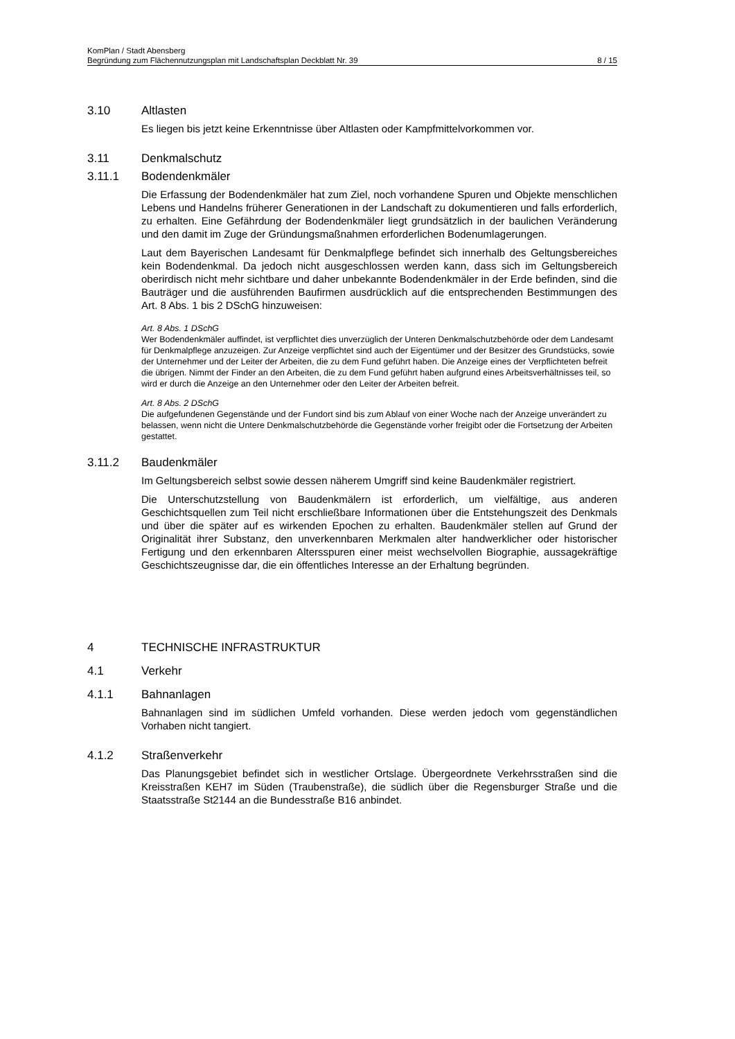KomPlan / Stadt Abensberg
Begründung zum Flächennutzungsplan mit Landschaftsplan Deckblatt Nr. 39 8 / 15
3.10 Altlasten
Es liegen bis jetzt keine Erkenntnisse über Altlasten oder Kampfmittelvorkommen vor.
3.11 Denkmalschutz
3.11.1 Bodendenkmäler
Die Erfassung der Bodendenkmäler hat zum Ziel, noch vorhandene Spuren und Objekte menschlichen Lebens und Handelns früherer Generationen in der Landschaft zu dokumentieren und falls erforderlich, zu erhalten. Eine Gefährdung der Bodendenkmäler liegt grundsätzlich in der baulichen Veränderung und den damit im Zuge der Gründungsmaßnahmen erforderlichen Bodenumlagerungen.
Laut dem Bayerischen Landesamt für Denkmalpflege befindet sich innerhalb des Geltungsbereiches kein Bodendenkmal. Da jedoch nicht ausgeschlossen werden kann, dass sich im Geltungsbereich oberirdisch nicht mehr sichtbare und daher unbekannte Bodendenkmäler in der Erde befinden, sind die Bauträger und die ausführenden Baufirmen ausdrücklich auf die entsprechenden Bestimmungen des Art. 8 Abs. 1 bis 2 DSchG hinzuweisen:
Art. 8 Abs. 1 DSchG
Wer Bodendenkmäler auffindet, ist verpflichtet dies unverzüglich der Unteren Denkmalschutzbehörde oder dem Landesamt für Denkmalpflege anzuzeigen. Zur Anzeige verpflichtet sind auch der Eigentümer und der Besitzer des Grundstücks, sowie der Unternehmer und der Leiter der Arbeiten, die zu dem Fund geführt haben. Die Anzeige eines der Verpflichteten befreit die übrigen. Nimmt der Finder an den Arbeiten, die zu dem Fund geführt haben aufgrund eines Arbeitsverhältnisses teil, so wird er durch die Anzeige an den Unternehmer oder den Leiter der Arbeiten befreit.
Art. 8 Abs. 2 DSchG
Die aufgefundenen Gegenstände und der Fundort sind bis zum Ablauf von einer Woche nach der Anzeige unverändert zu belassen, wenn nicht die Untere Denkmalschutzbehörde die Gegenstände vorher freigibt oder die Fortsetzung der Arbeiten gestattet.
3.11.2 Baudenkmäler
Im Geltungsbereich selbst sowie dessen näherem Umgriff sind keine Baudenkmäler registriert.
Die Unterschutzstellung von Baudenkmälern ist erforderlich, um vielfältige, aus anderen Geschichtsquellen zum Teil nicht erschließbare Informationen über die Entstehungszeit des Denkmals und über die später auf es wirkenden Epochen zu erhalten. Baudenkmäler stellen auf Grund der Originalität ihrer Substanz, den unverkennbaren Merkmalen alter handwerklicher oder historischer Fertigung und den erkennbaren Altersspuren einer meist wechselvollen Biographie, aussagekräftige Geschichtszeugnisse dar, die ein öffentliches Interesse an der Erhaltung begründen.
4 TECHNISCHE INFRASTRUKTUR
4.1 Verkehr
4.1.1 Bahnanlagen
Bahnanlagen sind im südlichen Umfeld vorhanden. Diese werden jedoch vom gegenständlichen Vorhaben nicht tangiert.
4.1.2 Straßenverkehr
Das Planungsgebiet befindet sich in westlicher Ortslage. Übergeordnete Verkehrsstraßen sind die Kreisstraßen KEH7 im Süden (Traubenstraße), die südlich über die Regensburger Straße und die Staatsstraße St2144 an die Bundesstraße B16 anbindet.